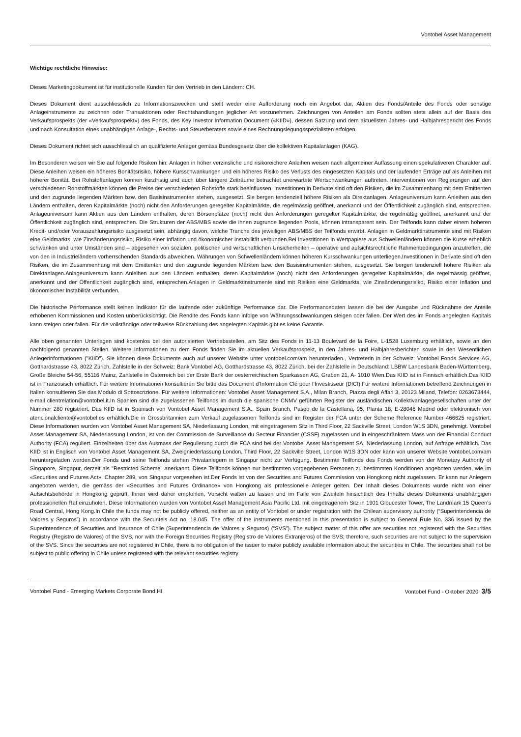Vontobel Asset Management
Wichtige rechtliche Hinweise:
Dieses Marketingdokument ist für institutionelle Kunden für den Vertrieb in den Ländern: CH.
Dieses Dokument dient ausschliesslich zu Informationszwecken und stellt weder eine Aufforderung noch ein Angebot dar, Aktien des Fonds/Anteile des Fonds oder sonstige Anlageinstrumente zu zeichnen oder Transaktionen oder Rechtshandlungen jeglicher Art vorzunehmen. Zeichnungen von Anteilen am Fonds sollten stets allein auf der Basis des Verkaufsprospekts (der «Verkaufsprospekt») des Fonds, des Key Investor Information Document («KIID»), dessen Satzung und dem aktuellsten Jahres- und Halbjahresbericht des Fonds und nach Konsultation eines unabhängigen Anlage-, Rechts- und Steuerberaters sowie eines Rechnungslegungsspezialisten erfolgen.
Dieses Dokument richtet sich ausschliesslich an qualifizierte Anleger gemäss Bundesgesetz über die kollektiven Kapitalanlagen (KAG).
Im Besonderen weisen wir Sie auf folgende Risiken hin: Anlagen in höher verzinsliche und risikoreichere Anleihen weisen nach allgemeiner Auffassung einen spekulativeren Charakter auf. Diese Anleihen weisen ein höheres Bonitätsrisiko, höhere Kursschwankungen und ein höheres Risiko des Verlusts des eingesetzten Kapitals und der laufenden Erträge auf als Anleihen mit höherer Bonität. Bei Rohstoffanlagen können kurzfristig und auch über längere Zeiträume betrachtet unerwartete Wertschwankungen auftreten. Interventionen von Regierungen auf den verschiedenen Rohstoffmärkten können die Preise der verschiedenen Rohstoffe stark beeinflussen. Investitionen in Derivate sind oft den Risiken, die im Zusammenhang mit dem Emittenten und den zugrunde liegenden Märkten bzw. den Basisinstrumenten stehen, ausgesetzt. Sie bergen tendenziell höhere Risiken als Direktanlagen. Anlageuniversum kann Anleihen aus den Ländern enthalten, deren Kapitalmärkte (noch) nicht den Anforderungen geregelter Kapitalmärkte, die regelmässig geöffnet, anerkannt und der Öffentlichkeit zugänglich sind, entsprechen. Anlageuniversum kann Aktien aus den Ländern enthalten, deren Börsenplätze (noch) nicht den Anforderungen geregelter Kapitalmärkte, die regelmäßig geöffnet, anerkannt und der Öffentlichkeit zugänglich sind, entsprechen. Die Strukturen der ABS/MBS sowie die ihnen zugrunde liegenden Pools, können intransparent sein. Der Teilfonds kann daher einem höheren Kredit- und/oder Vorauszahlungsrisiko ausgesetzt sein, abhängig davon, welche Tranche des jeweiligen ABS/MBS der Teilfonds erwirbt. Anlagen in Geldmarktinstrumente sind mit Risiken eine Geldmarkts, wie Zinsänderungsrisiko, Risiko einer Inflation und ökonomischer Instabilität verbunden.Bei Investitionen in Wertpapiere aus Schwellenländern können die Kurse erheblich schwanken und unter Umständen sind – abgesehen von sozialen, politischen und wirtschaftlichen Unsicherheiten – operative und aufsichtsrechtliche Rahmenbedingungen anzutreffen, die von den in Industrieländern vorherrschenden Standards abweichen. Währungen von Schwellenländern können höheren Kursschwankungen unterliegen.Investitionen in Derivate sind oft den Risiken, die im Zusammenhang mit dem Emittenten und den zugrunde liegenden Märkten bzw. den Basisinstrumenten stehen, ausgesetzt. Sie bergen tendenziell höhere Risiken als Direktanlagen.Anlageuniversum kann Anleihen aus den Ländern enthalten, deren Kapitalmärkte (noch) nicht den Anforderungen geregelter Kapitalmärkte, die regelmässig geöffnet, anerkannt und der Öffentlichkeit zugänglich sind, entsprechen.Anlagen in Geldmarktinstrumente sind mit Risiken eine Geldmarkts, wie Zinsänderungsrisiko, Risiko einer Inflation und ökonomischer Instabilität verbunden.
Die historische Performance stellt keinen Indikator für die laufende oder zukünftige Performance dar. Die Performancedaten lassen die bei der Ausgabe und Rücknahme der Anteile erhobenen Kommissionen und Kosten unberücksichtigt. Die Rendite des Fonds kann infolge von Währungsschwankungen steigen oder fallen. Der Wert des im Fonds angelegten Kapitals kann steigen oder fallen. Für die vollständige oder teilweise Rückzahlung des angelegten Kapitals gibt es keine Garantie.
Alle oben genannten Unterlagen sind kostenlos bei den autorisierten Vertriebsstellen, am Sitz des Fonds in 11-13 Boulevard de la Foire, L-1528 Luxemburg erhältlich, sowie an den nachfolgend genannten Stellen. Weitere Informationen zu dem Fonds finden Sie im aktuellen Verkaufsprospekt, in den Jahres- und Halbjahresberichten sowie in den Wesentlichen Anlegerinformationen ("KIID"). Sie können diese Dokumente auch auf unserer Website unter vontobel.com/am herunterladen., Vertreterin in der Schweiz: Vontobel Fonds Services AG, Gotthardstrasse 43, 8022 Zürich, Zahlstelle in der Schweiz: Bank Vontobel AG, Gotthardstrasse 43, 8022 Zürich, bei der Zahlstelle in Deutschland: LBBW Landesbank Baden-Württemberg, Große Bleiche 54-56, 55116 Mainz, Zahlstelle in Österreich bei der Erste Bank der oesterreichischen Sparkassen AG, Graben 21, A- 1010 Wien.Das KIID ist in Finnisch erhältlich.Das KIID ist in Französisch erhältlich. Für weitere Informationen konsultieren Sie bitte das Document d’Information Clé pour l’Investisseur (DICI).Für weitere Informationen betreffend Zeichnungen in Italien konsultieren Sie das Modulo di Sottoscrizione. Für weitere Informationen: Vontobel Asset Management S.A., Milan Branch, Piazza degli Affari 3, 20123 Miland, Telefon: 0263673444, e-mail clientrelation@vontobel.it.In Spanien sind die zugelassenen Teilfonds im durch die spanische CNMV geführten Register der ausländischen Kollektivanlagegesellschaften unter der Nummer 280 registriert. Das KIID ist in Spanisch von Vontobel Asset Management S.A., Spain Branch, Paseo de la Castellana, 95, Planta 18, E-28046 Madrid oder elektronisch von atencionalcliente@vontobel.es erhältlich.Die in Grossbritannien zum Verkauf zugelassenen Teilfonds sind im Register der FCA unter der Scheme Reference Number 466625 registriert. Diese Informationen wurden von Vontobel Asset Management SA, Niederlassung London, mit eingetragenem Sitz in Third Floor, 22 Sackville Street, London W1S 3DN, genehmigt. Vontobel Asset Management SA, Niederlassung London, ist von der Commission de Surveillance du Secteur Financier (CSSF) zugelassen und in eingeschränktem Mass von der Financial Conduct Authority (FCA) reguliert. Einzelheiten über das Ausmass der Regulierung durch die FCA sind bei der Vontobel Asset Management SA, Niederlassung London, auf Anfrage erhältlich. Das KIID ist in Englisch von Vontobel Asset Management SA, Zweigniederlassung London, Third Floor, 22 Sackville Street, London W1S 3DN oder kann von unserer Website vontobel.com/am heruntergeladen werden.Der Fonds und seine Teilfonds stehen Privatanlegern in Singapur nicht zur Verfügung. Bestimmte Teilfonds des Fonds werden von der Monetary Authority of Singapore, Singapur, derzeit als "Restricted Scheme" anerkannt. Diese Teilfonds können nur bestimmten vorgegebenen Personen zu bestimmten Konditionen angeboten werden, wie im «Securities and Futures Act», Chapter 289, von Singapur vorgesehen ist.Der Fonds ist von der Securities and Futures Commission von Hongkong nicht zugelassen. Er kann nur Anlegern angeboten werden, die gemäss der «Securities and Futures Ordinance» von Hongkong als professionelle Anleger gelten. Der Inhalt dieses Dokuments wurde nicht von einer Aufsichtsbehörde in Hongkong geprüft. Ihnen wird daher empfohlen, Vorsicht walten zu lassen und im Falle von Zweifeln hinsichtlich des Inhalts dieses Dokuments unabhängigen professionellen Rat einzuholen. Diese Informationen wurden von Vontobel Asset Management Asia Pacific Ltd. mit eingetragenem Sitz in 1901 Gloucester Tower, The Landmark 15 Queen’s Road Central, Hong Kong.In Chile the funds may not be publicly offered, neither as an entity of Vontobel or under registration with the Chilean supervisory authority (“Superintendencia de Valores y Seguros”) in accordance with the Securiteis Act no. 18.045. The offer of the instruments mentioned in this presentation is subject to General Rule No. 336 issued by the Superintendence of Securities and Insurance of Chile (Superintendencia de Valores y Seguros) (“SVS”). The subject matter of this offer are securities not registered with the Securities Registry (Registro de Valores) of the SVS, nor with the Foreign Securities Registry (Registro de Valores Extranjeros) of the SVS; therefore, such securities are not subject to the supervision of the SVS. Since the securities are not registered in Chile, there is no obligation of the issuer to make publicly available information about the securities in Chile. The securities shall not be subject to public offering in Chile unless registered with the relevant securities registry
Vontobel Fund - Emerging Markets Corporate Bond HI Vontobel Fund - Oktober 2020 3/5